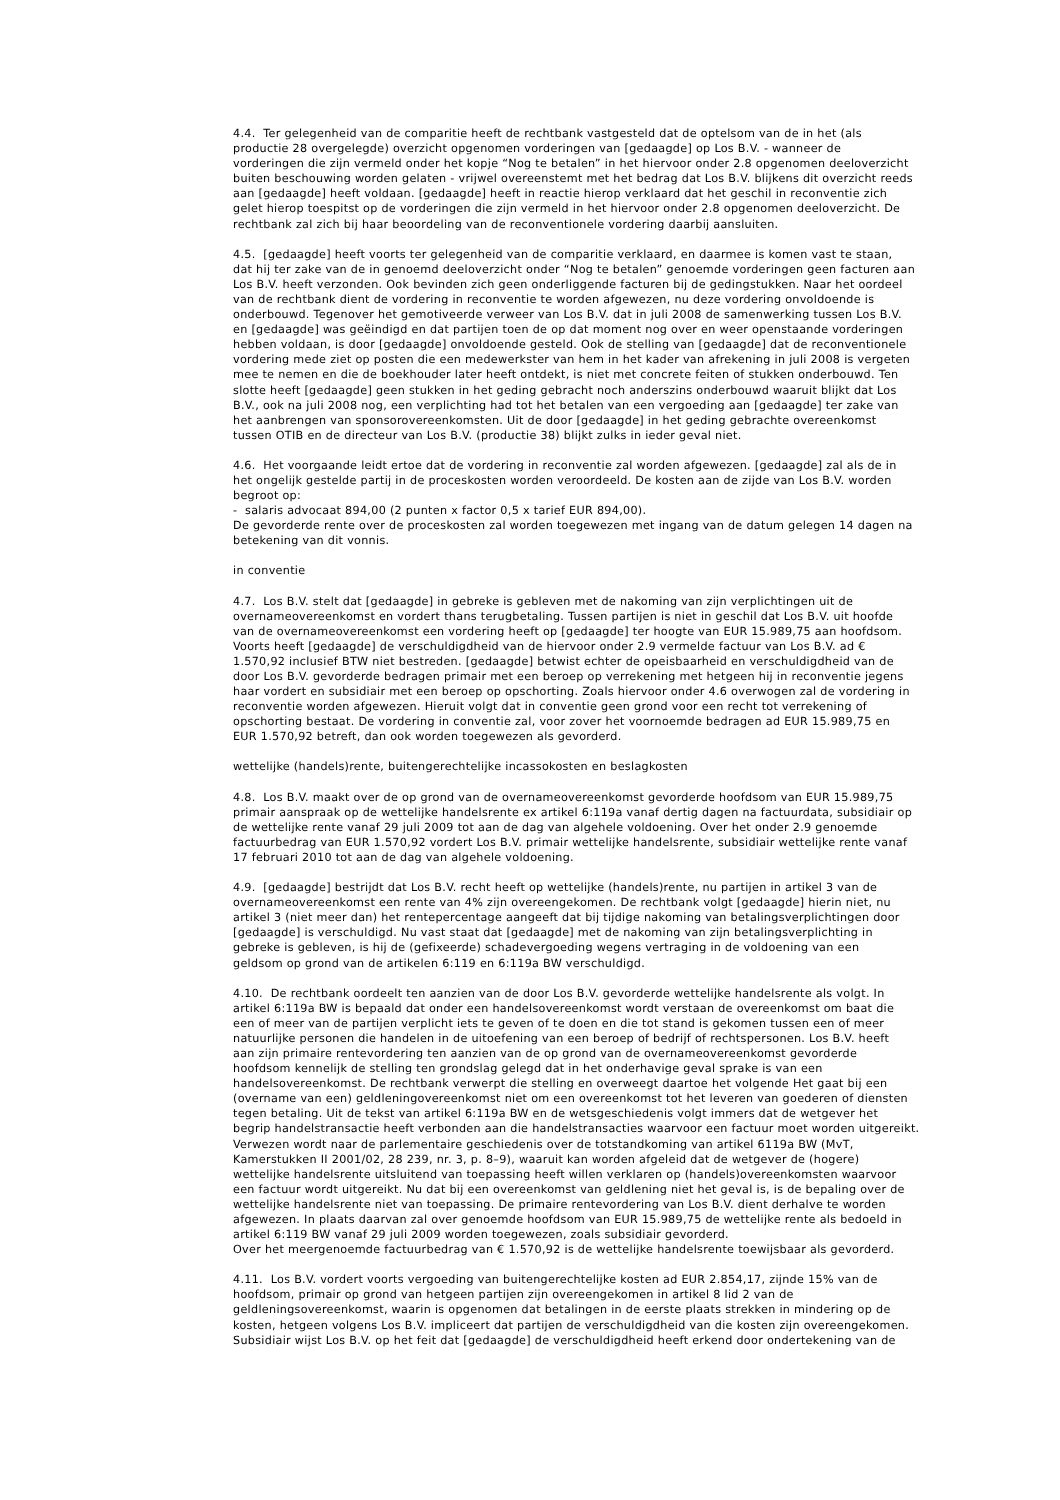4.4. Ter gelegenheid van de comparitie heeft de rechtbank vastgesteld dat de optelsom van de in het (als
productie 28 overgelegde) overzicht opgenomen vorderingen van [gedaagde] op Los B.V. - wanneer de
vorderingen die zijn vermeld onder het kopje “Nog te betalen” in het hiervoor onder 2.8 opgenomen deeloverzicht
buiten beschouwing worden gelaten - vrijwel overeenstemt met het bedrag dat Los B.V. blijkens dit overzicht reeds
aan [gedaagde] heeft voldaan. [gedaagde] heeft in reactie hierop verklaard dat het geschil in reconventie zich
gelet hierop toespitst op de vorderingen die zijn vermeld in het hiervoor onder 2.8 opgenomen deeloverzicht. De
rechtbank zal zich bij haar beoordeling van de reconventionele vordering daarbij aansluiten.
4.5. [gedaagde] heeft voorts ter gelegenheid van de comparitie verklaard, en daarmee is komen vast te staan,
dat hij ter zake van de in genoemd deeloverzicht onder “Nog te betalen” genoemde vorderingen geen facturen aan
Los B.V. heeft verzonden. Ook bevinden zich geen onderliggende facturen bij de gedingstukken. Naar het oordeel
van de rechtbank dient de vordering in reconventie te worden afgewezen, nu deze vordering onvoldoende is
onderbouwd. Tegenover het gemotiveerde verweer van Los B.V. dat in juli 2008 de samenwerking tussen Los B.V.
en [gedaagde] was geëindigd en dat partijen toen de op dat moment nog over en weer openstaande vorderingen
hebben voldaan, is door [gedaagde] onvoldoende gesteld. Ook de stelling van [gedaagde] dat de reconventionele
vordering mede ziet op posten die een medewerkster van hem in het kader van afrekening in juli 2008 is vergeten
mee te nemen en die de boekhouder later heeft ontdekt, is niet met concrete feiten of stukken onderbouwd. Ten
slotte heeft [gedaagde] geen stukken in het geding gebracht noch anderszins onderbouwd waaruit blijkt dat Los
B.V., ook na juli 2008 nog, een verplichting had tot het betalen van een vergoeding aan [gedaagde] ter zake van
het aanbrengen van sponsorovereenkomsten. Uit de door [gedaagde] in het geding gebrachte overeenkomst
tussen OTIB en de directeur van Los B.V. (productie 38) blijkt zulks in ieder geval niet.
4.6. Het voorgaande leidt ertoe dat de vordering in reconventie zal worden afgewezen. [gedaagde] zal als de in
het ongelijk gestelde partij in de proceskosten worden veroordeeld. De kosten aan de zijde van Los B.V. worden
begroot op:
- salaris advocaat 894,00 (2 punten x factor 0,5 x tarief EUR 894,00).
De gevorderde rente over de proceskosten zal worden toegewezen met ingang van de datum gelegen 14 dagen na
betekening van dit vonnis.
in conventie
4.7. Los B.V. stelt dat [gedaagde] in gebreke is gebleven met de nakoming van zijn verplichtingen uit de
overnameovereenkomst en vordert thans terugbetaling. Tussen partijen is niet in geschil dat Los B.V. uit hoofde
van de overnameovereenkomst een vordering heeft op [gedaagde] ter hoogte van EUR 15.989,75 aan hoofdsom.
Voorts heeft [gedaagde] de verschuldigdheid van de hiervoor onder 2.9 vermelde factuur van Los B.V. ad €
1.570,92 inclusief BTW niet bestreden. [gedaagde] betwist echter de opeisbaarheid en verschuldigdheid van de
door Los B.V. gevorderde bedragen primair met een beroep op verrekening met hetgeen hij in reconventie jegens
haar vordert en subsidiair met een beroep op opschorting. Zoals hiervoor onder 4.6 overwogen zal de vordering in
reconventie worden afgewezen. Hieruit volgt dat in conventie geen grond voor een recht tot verrekening of
opschorting bestaat. De vordering in conventie zal, voor zover het voornoemde bedragen ad EUR 15.989,75 en
EUR 1.570,92 betreft, dan ook worden toegewezen als gevorderd.
wettelijke (handels)rente, buitengerechtelijke incassokosten en beslagkosten
4.8. Los B.V. maakt over de op grond van de overnameovereenkomst gevorderde hoofdsom van EUR 15.989,75
primair aanspraak op de wettelijke handelsrente ex artikel 6:119a vanaf dertig dagen na factuurdata, subsidiair op
de wettelijke rente vanaf 29 juli 2009 tot aan de dag van algehele voldoening. Over het onder 2.9 genoemde
factuurbedrag van EUR 1.570,92 vordert Los B.V. primair wettelijke handelsrente, subsidiair wettelijke rente vanaf
17 februari 2010 tot aan de dag van algehele voldoening.
4.9. [gedaagde] bestrijdt dat Los B.V. recht heeft op wettelijke (handels)rente, nu partijen in artikel 3 van de
overnameovereenkomst een rente van 4% zijn overeengekomen. De rechtbank volgt [gedaagde] hierin niet, nu
artikel 3 (niet meer dan) het rentepercentage aangeeft dat bij tijdige nakoming van betalingsverplichtingen door
[gedaagde] is verschuldigd. Nu vast staat dat [gedaagde] met de nakoming van zijn betalingsverplichting in
gebreke is gebleven, is hij de (gefixeerde) schadevergoeding wegens vertraging in de voldoening van een
geldsom op grond van de artikelen 6:119 en 6:119a BW verschuldigd.
4.10. De rechtbank oordeelt ten aanzien van de door Los B.V. gevorderde wettelijke handelsrente als volgt. In
artikel 6:119a BW is bepaald dat onder een handelsovereenkomst wordt verstaan de overeenkomst om baat die
een of meer van de partijen verplicht iets te geven of te doen en die tot stand is gekomen tussen een of meer
natuurlijke personen die handelen in de uitoefening van een beroep of bedrijf of rechtspersonen. Los B.V. heeft
aan zijn primaire rentevordering ten aanzien van de op grond van de overnameovereenkomst gevorderde
hoofdsom kennelijk de stelling ten grondslag gelegd dat in het onderhavige geval sprake is van een
handelsovereenkomst. De rechtbank verwerpt die stelling en overweegt daartoe het volgende Het gaat bij een
(overname van een) geldleningovereenkomst niet om een overeenkomst tot het leveren van goederen of diensten
tegen betaling. Uit de tekst van artikel 6:119a BW en de wetsgeschiedenis volgt immers dat de wetgever het
begrip handelstransactie heeft verbonden aan die handelstransacties waarvoor een factuur moet worden uitgereikt.
Verwezen wordt naar de parlementaire geschiedenis over de totstandkoming van artikel 6119a BW (MvT,
Kamerstukken II 2001/02, 28 239, nr. 3, p. 8–9), waaruit kan worden afgeleid dat de wetgever de (hogere)
wettelijke handelsrente uitsluitend van toepassing heeft willen verklaren op (handels)overeenkomsten waarvoor
een factuur wordt uitgereikt. Nu dat bij een overeenkomst van geldlening niet het geval is, is de bepaling over de
wettelijke handelsrente niet van toepassing. De primaire rentevordering van Los B.V. dient derhalve te worden
afgewezen. In plaats daarvan zal over genoemde hoofdsom van EUR 15.989,75 de wettelijke rente als bedoeld in
artikel 6:119 BW vanaf 29 juli 2009 worden toegewezen, zoals subsidiair gevorderd.
Over het meergenoemde factuurbedrag van € 1.570,92 is de wettelijke handelsrente toewijsbaar als gevorderd.
4.11. Los B.V. vordert voorts vergoeding van buitengerechtelijke kosten ad EUR 2.854,17, zijnde 15% van de
hoofdsom, primair op grond van hetgeen partijen zijn overeengekomen in artikel 8 lid 2 van de
geldleningsovereenkomst, waarin is opgenomen dat betalingen in de eerste plaats strekken in mindering op de
kosten, hetgeen volgens Los B.V. impliceert dat partijen de verschuldigdheid van die kosten zijn overeengekomen.
Subsidiair wijst Los B.V. op het feit dat [gedaagde] de verschuldigdheid heeft erkend door ondertekening van de